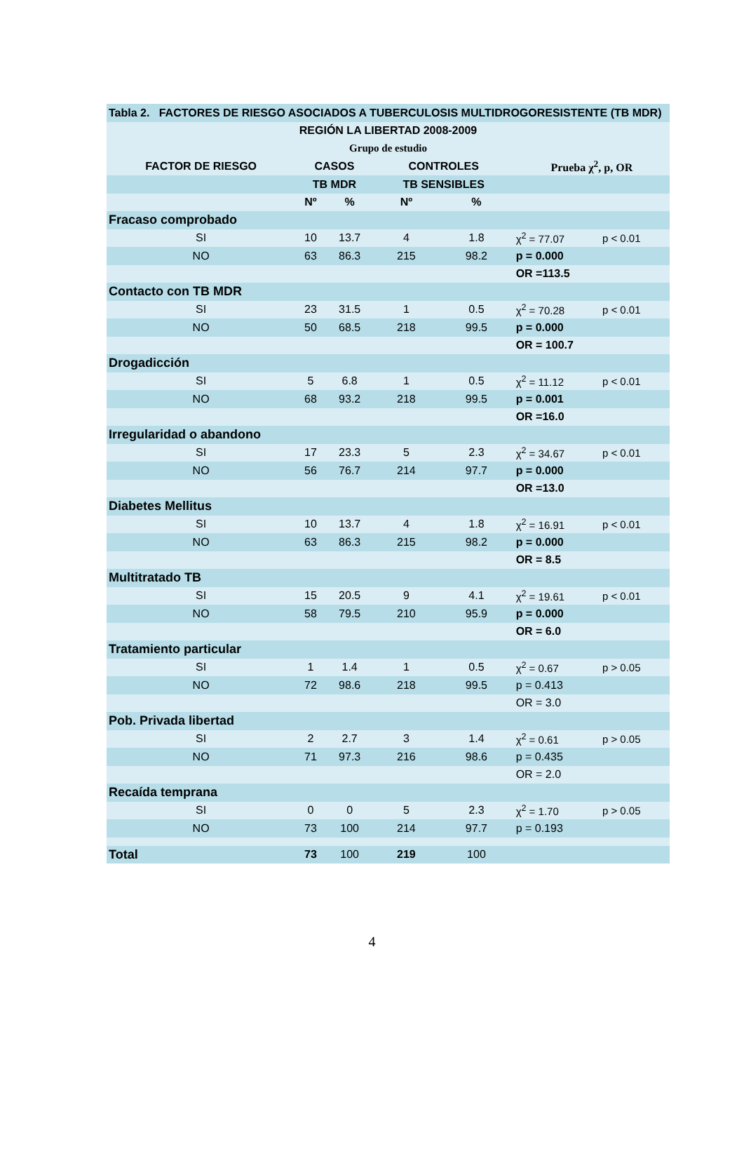| Tabla 2. FACTORES DE RIESGO ASOCIADOS A TUBERCULOSIS MULTIDROGORESISTENTE (TB MDR) | | | | | | |
| --- | --- | --- | --- | --- | --- | --- |
| REGIÓN LA LIBERTAD 2008-2009 | | | | | | |
| Grupo de estudio | | | | | | |
| FACTOR DE RIESGO | CASOS | | CONTROLES | | Prueba χ<sup>2</sup>, p, OR | |
| | TB MDR | | TB SENSIBLES | | | |
| | Nº | % | Nº | % | | |
| Fracaso comprobado | | | | | | |
| SI | 10 | 13.7 | 4 | 1.8 | χ<sup>2</sup> = 77.07 | p < 0.01 |
| NO | 63 | 86.3 | 215 | 98.2 | p = 0.000 | |
| | | | | | OR =113.5 | |
| Contacto con TB MDR | | | | | | |
| SI | 23 | 31.5 | 1 | 0.5 | χ<sup>2</sup> = 70.28 | p < 0.01 |
| NO | 50 | 68.5 | 218 | 99.5 | p = 0.000 | |
| | | | | | OR = 100.7 | |
| Drogadicción | | | | | | |
| SI | 5 | 6.8 | 1 | 0.5 | χ<sup>2</sup> = 11.12 | p < 0.01 |
| NO | 68 | 93.2 | 218 | 99.5 | p = 0.001 | |
| | | | | | OR =16.0 | |
| Irregularidad o abandono | | | | | | |
| SI | 17 | 23.3 | 5 | 2.3 | χ<sup>2</sup> = 34.67 | p < 0.01 |
| NO | 56 | 76.7 | 214 | 97.7 | p = 0.000 | |
| | | | | | OR =13.0 | |
| Diabetes Mellitus | | | | | | |
| SI | 10 | 13.7 | 4 | 1.8 | χ<sup>2</sup> = 16.91 | p < 0.01 |
| NO | 63 | 86.3 | 215 | 98.2 | p = 0.000 | |
| | | | | | OR = 8.5 | |
| Multitratado TB | | | | | | |
| SI | 15 | 20.5 | 9 | 4.1 | χ<sup>2</sup> = 19.61 | p < 0.01 |
| NO | 58 | 79.5 | 210 | 95.9 | p = 0.000 | |
| | | | | | OR = 6.0 | |
| Tratamiento particular | | | | | | |
| SI | 1 | 1.4 | 1 | 0.5 | χ<sup>2</sup> = 0.67 | p > 0.05 |
| NO | 72 | 98.6 | 218 | 99.5 | p = 0.413 | |
| | | | | | OR = 3.0 | |
| Pob. Privada libertad | | | | | | |
| SI | 2 | 2.7 | 3 | 1.4 | χ<sup>2</sup> = 0.61 | p > 0.05 |
| NO | 71 | 97.3 | 216 | 98.6 | p = 0.435 | |
| | | | | | OR = 2.0 | |
| Recaída temprana | | | | | | |
| SI | 0 | 0 | 5 | 2.3 | χ<sup>2</sup> = 1.70 | p > 0.05 |
| NO | 73 | 100 | 214 | 97.7 | p = 0.193 | |
| Total | 73 | 100 | 219 | 100 | | |
4